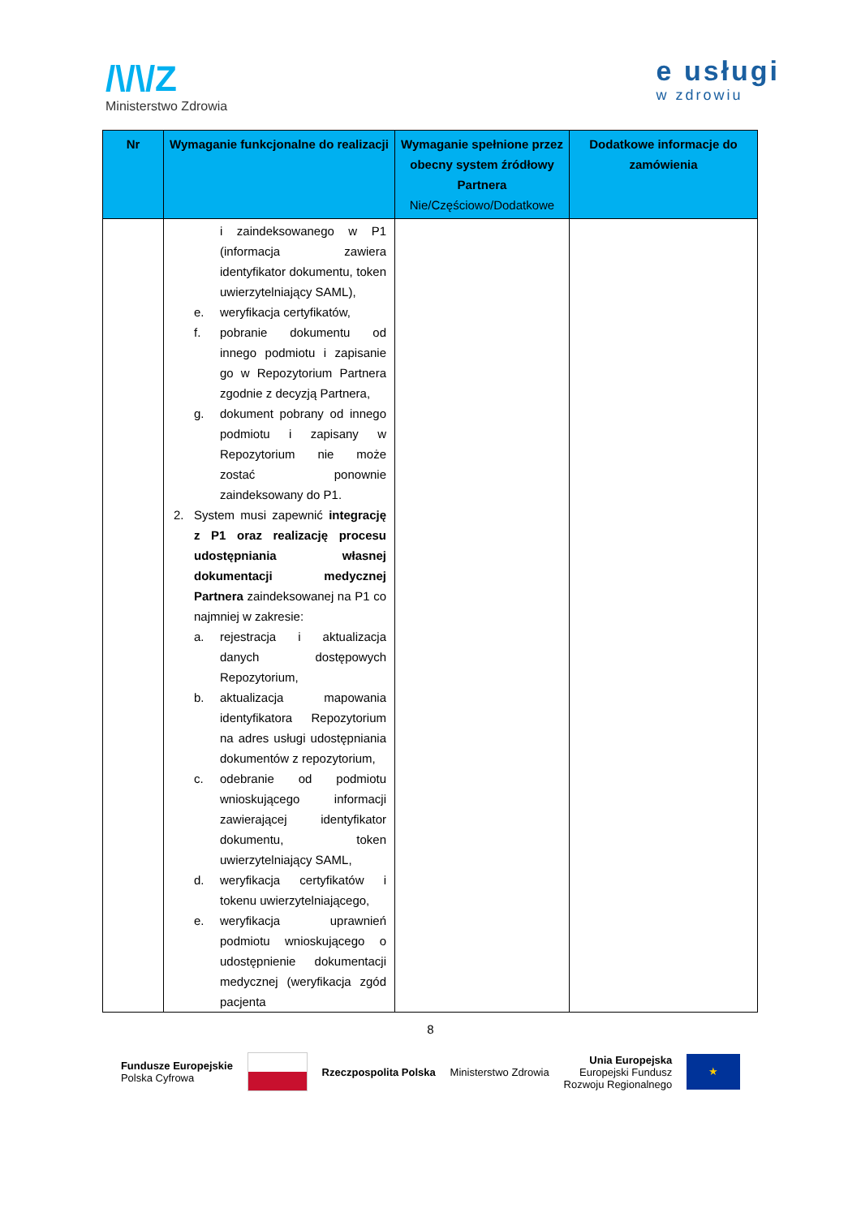/\/\/Z
Ministerstwo Zdrowia
e usługi
w zdrowiu
| Nr | Wymaganie funkcjonalne do realizacji | Wymaganie spełnione przez obecny system źródłowy Partnera Nie/Częściowo/Dodatkowe | Dodatkowe informacje do zamówienia |
| --- | --- | --- | --- |
| | i zaindeksowanego w P1 (informacja zawiera identyfikator dokumentu, token uwierzytelniający SAML), e. weryfikacja certyfikatów, f. pobranie dokumentu od innego podmiotu i zapisanie go w Repozytorium Partnera zgodnie z decyzją Partnera, g. dokument pobrany od innego podmiotu i zapisany w Repozytorium nie może zostać ponownie zaindeksowany do P1. 2. System musi zapewnić integrację z P1 oraz realizację procesu udostępniania własnej dokumentacji medycznej Partnera zaindeksowanej na P1 co najmniej w zakresie: a. rejestracja i aktualizacja danych dostępowych Repozytorium, b. aktualizacja mapowania identyfikatora Repozytorium na adres usługi udostępniania dokumentów z repozytorium, c. odebranie od podmiotu wnioskującego informacji zawierającej identyfikator dokumentu, token uwierzytelniający SAML, d. weryfikacja certyfikatów i tokenu uwierzytelniającego, e. weryfikacja uprawnień podmiotu wnioskującego o udostępnienie dokumentacji medycznej (weryfikacja zgód pacjenta | | |
8
Fundusze Europejskie
Polska Cyfrowa
Rzeczpospolita Polska Ministerstwo Zdrowia
Unia Europejska
Europejski Fundusz
Rozwoju Regionalnego
★